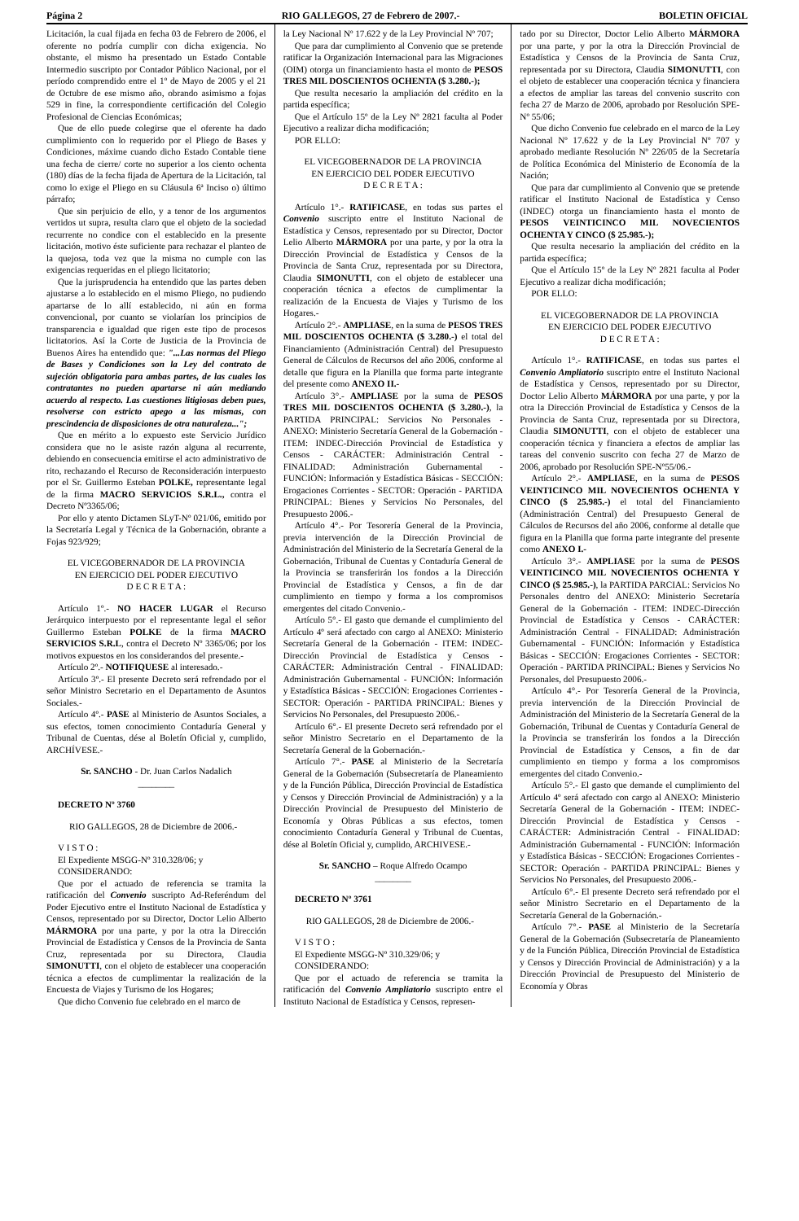Página 2 RIO GALLEGOS, 27 de Febrero de 2007.- BOLETIN OFICIAL
Licitación, la cual fijada en fecha 03 de Febrero de 2006, el oferente no podría cumplir con dicha exigencia. No obstante, el mismo ha presentado un Estado Contable Intermedio suscripto por Contador Público Nacional, por el período comprendido entre el 1º de Mayo de 2005 y el 21 de Octubre de ese mismo año, obrando asimismo a fojas 529 in fine, la correspondiente certificación del Colegio Profesional de Ciencias Económicas;
Que de ello puede colegirse que el oferente ha dado cumplimiento con lo requerido por el Pliego de Bases y Condiciones, máxime cuando dicho Estado Contable tiene una fecha de cierre/ corte no superior a los ciento ochenta (180) días de la fecha fijada de Apertura de la Licitación, tal como lo exige el Pliego en su Cláusula 6ª Inciso o) último párrafo;
Que sin perjuicio de ello, y a tenor de los argumentos vertidos ut supra, resulta claro que el objeto de la sociedad recurrente no condice con el establecido en la presente licitación, motivo éste suficiente para rechazar el planteo de la quejosa, toda vez que la misma no cumple con las exigencias requeridas en el pliego licitatorio;
Que la jurisprudencia ha entendido que las partes deben ajustarse a lo establecido en el mismo Pliego, no pudiendo apartarse de lo allí establecido, ni aún en forma convencional, por cuanto se violarían los principios de transparencia e igualdad que rigen este tipo de procesos licitatorios. Así la Corte de Justicia de la Provincia de Buenos Aires ha entendido que: "...Las normas del Pliego de Bases y Condiciones son la Ley del contrato de sujeción obligatoria para ambas partes, de las cuales los contratantes no pueden apartarse ni aún mediando acuerdo al respecto. Las cuestiones litigiosas deben pues, resolverse con estricto apego a las mismas, con prescindencia de disposiciones de otra naturaleza...";
Que en mérito a lo expuesto este Servicio Jurídico considera que no le asiste razón alguna al recurrente, debiendo en consecuencia emitirse el acto administrativo de rito, rechazando el Recurso de Reconsideración interpuesto por el Sr. Guillermo Esteban POLKE, representante legal de la firma MACRO SERVICIOS S.R.L., contra el Decreto Nº3365/06;
Por ello y atento Dictamen SLyT-Nº 021/06, emitido por la Secretaría Legal y Técnica de la Gobernación, obrante a Fojas 923/929;
EL VICEGOBERNADOR DE LA PROVINCIA
EN EJERCICIO DEL PODER EJECUTIVO
D E C R E T A :
Artículo 1º.- NO HACER LUGAR el Recurso Jerárquico interpuesto por el representante legal el señor Guillermo Esteban POLKE de la firma MACRO SERVICIOS S.R.L, contra el Decreto Nº 3365/06; por los motivos expuestos en los considerandos del presente.-
Artículo 2º.- NOTIFIQUESE al interesado.-
Artículo 3º.- El presente Decreto será refrendado por el señor Ministro Secretario en el Departamento de Asuntos Sociales.-
Artículo 4º.- PASE al Ministerio de Asuntos Sociales, a sus efectos, tomen conocimiento Contaduría General y Tribunal de Cuentas, dése al Boletín Oficial y, cumplido, ARCHÍVESE.-
Sr. SANCHO - Dr. Juan Carlos Nadalich
________
DECRETO Nº 3760
RIO GALLEGOS, 28 de Diciembre de 2006.-
V I S T O :
El Expediente MSGG-Nº 310.328/06; y
CONSIDERANDO:
Que por el actuado de referencia se tramita la ratificación del Convenio suscripto Ad-Referéndum del Poder Ejecutivo entre el Instituto Nacional de Estadística y Censos, representado por su Director, Doctor Lelio Alberto MÁRMORA por una parte, y por la otra la Dirección Provincial de Estadística y Censos de la Provincia de Santa Cruz, representada por su Directora, Claudia SIMONUTTI, con el objeto de establecer una cooperación técnica a efectos de cumplimentar la realización de la Encuesta de Viajes y Turismo de los Hogares;
Que dicho Convenio fue celebrado en el marco de
la Ley Nacional Nº 17.622 y de la Ley Provincial Nº 707;
Que para dar cumplimiento al Convenio que se pretende ratificar la Organización Internacional para las Migraciones (OIM) otorga un financiamiento hasta el monto de PESOS TRES MIL DOSCIENTOS OCHENTA ($ 3.280.-);
Que resulta necesario la ampliación del crédito en la partida específica;
Que el Artículo 15º de la Ley Nº 2821 faculta al Poder Ejecutivo a realizar dicha modificación;
POR ELLO:
EL VICEGOBERNADOR DE LA PROVINCIA
EN EJERCICIO DEL PODER EJECUTIVO
D E C R E T A :
Artículo 1°.- RATIFICASE, en todas sus partes el Convenio suscripto entre el Instituto Nacional de Estadística y Censos, representado por su Director, Doctor Lelio Alberto MÁRMORA por una parte, y por la otra la Dirección Provincial de Estadística y Censos de la Provincia de Santa Cruz, representada por su Directora, Claudia SIMONUTTI, con el objeto de establecer una cooperación técnica a efectos de cumplimentar la realización de la Encuesta de Viajes y Turismo de los Hogares.-
Artículo 2°.- AMPLIASE, en la suma de PESOS TRES MIL DOSCIENTOS OCHENTA ($ 3.280.-) el total del Financiamiento (Administración Central) del Presupuesto General de Cálculos de Recursos del año 2006, conforme al detalle que figura en la Planilla que forma parte integrante del presente como ANEXO II.-
Artículo 3°.- AMPLIASE por la suma de PESOS TRES MIL DOSCIENTOS OCHENTA ($ 3.280.-), la PARTIDA PRINCIPAL: Servicios No Personales - ANEXO: Ministerio Secretaría General de la Gobernación - ITEM: INDEC-Dirección Provincial de Estadística y Censos - CARÁCTER: Administración Central - FINALIDAD: Administración Gubernamental - FUNCIÓN: Información y Estadística Básicas - SECCIÓN: Erogaciones Corrientes - SECTOR: Operación - PARTIDA PRINCIPAL: Bienes y Servicios No Personales, del Presupuesto 2006.-
Artículo 4°.- Por Tesorería General de la Provincia, previa intervención de la Dirección Provincial de Administración del Ministerio de la Secretaría General de la Gobernación, Tribunal de Cuentas y Contaduría General de la Provincia se transferirán los fondos a la Dirección Provincial de Estadística y Censos, a fin de dar cumplimiento en tiempo y forma a los compromisos emergentes del citado Convenio.-
Artículo 5°.- El gasto que demande el cumplimiento del Artículo 4º será afectado con cargo al ANEXO: Ministerio Secretaría General de la Gobernación - ITEM: INDEC-Dirección Provincial de Estadística y Censos - CARÁCTER: Administración Central - FINALIDAD: Administración Gubernamental - FUNCIÓN: Información y Estadística Básicas - SECCIÓN: Erogaciones Corrientes - SECTOR: Operación - PARTIDA PRINCIPAL: Bienes y Servicios No Personales, del Presupuesto 2006.-
Artículo 6°.- El presente Decreto será refrendado por el señor Ministro Secretario en el Departamento de la Secretaría General de la Gobernación.-
Artículo 7°.- PASE al Ministerio de la Secretaría General de la Gobernación (Subsecretaría de Planeamiento y de la Función Pública, Dirección Provincial de Estadística y Censos y Dirección Provincial de Administración) y a la Dirección Provincial de Presupuesto del Ministerio de Economía y Obras Públicas a sus efectos, tomen conocimiento Contaduría General y Tribunal de Cuentas, dése al Boletín Oficial y, cumplido, ARCHIVESE.-
Sr. SANCHO – Roque Alfredo Ocampo
________
DECRETO Nº 3761
RIO GALLEGOS, 28 de Diciembre de 2006.-
V I S T O :
El Expediente MSGG-Nº 310.329/06; y
CONSIDERANDO:
Que por el actuado de referencia se tramita la ratificación del Convenio Ampliatorio suscripto entre el Instituto Nacional de Estadística y Censos, represen-
tado por su Director, Doctor Lelio Alberto MÁRMORA por una parte, y por la otra la Dirección Provincial de Estadística y Censos de la Provincia de Santa Cruz, representada por su Directora, Claudia SIMONUTTI, con el objeto de establecer una cooperación técnica y financiera a efectos de ampliar las tareas del convenio suscrito con fecha 27 de Marzo de 2006, aprobado por Resolución SPE-Nº 55/06;
Que dicho Convenio fue celebrado en el marco de la Ley Nacional Nº 17.622 y de la Ley Provincial Nº 707 y aprobado mediante Resolución Nº 226/05 de la Secretaría de Política Económica del Ministerio de Economía de la Nación;
Que para dar cumplimiento al Convenio que se pretende ratificar el Instituto Nacional de Estadística y Censo (INDEC) otorga un financiamiento hasta el monto de PESOS VEINTICINCO MIL NOVECIENTOS OCHENTA Y CINCO ($ 25.985.-);
Que resulta necesario la ampliación del crédito en la partida específica;
Que el Artículo 15º de la Ley Nº 2821 faculta al Poder Ejecutivo a realizar dicha modificación;
POR ELLO:
EL VICEGOBERNADOR DE LA PROVINCIA
EN EJERCICIO DEL PODER EJECUTIVO
D E C R E T A :
Artículo 1°.- RATIFICASE, en todas sus partes el Convenio Ampliatorio suscripto entre el Instituto Nacional de Estadística y Censos, representado por su Director, Doctor Lelio Alberto MÁRMORA por una parte, y por la otra la Dirección Provincial de Estadística y Censos de la Provincia de Santa Cruz, representada por su Directora, Claudia SIMONUTTI, con el objeto de establecer una cooperación técnica y financiera a efectos de ampliar las tareas del convenio suscrito con fecha 27 de Marzo de 2006, aprobado por Resolución SPE-Nº55/06.-
Artículo 2°.- AMPLIASE, en la suma de PESOS VEINTICINCO MIL NOVECIENTOS OCHENTA Y CINCO ($ 25.985.-) el total del Financiamiento (Administración Central) del Presupuesto General de Cálculos de Recursos del año 2006, conforme al detalle que figura en la Planilla que forma parte integrante del presente como ANEXO I.-
Artículo 3°.- AMPLIASE por la suma de PESOS VEINTICINCO MIL NOVECIENTOS OCHENTA Y CINCO ($ 25.985.-), la PARTIDA PARCIAL: Servicios No Personales dentro del ANEXO: Ministerio Secretaría General de la Gobernación - ITEM: INDEC-Dirección Provincial de Estadística y Censos - CARÁCTER: Administración Central - FINALIDAD: Administración Gubernamental - FUNCIÓN: Información y Estadística Básicas - SECCIÓN: Erogaciones Corrientes - SECTOR: Operación - PARTIDA PRINCIPAL: Bienes y Servicios No Personales, del Presupuesto 2006.-
Artículo 4°.- Por Tesorería General de la Provincia, previa intervención de la Dirección Provincial de Administración del Ministerio de la Secretaría General de la Gobernación, Tribunal de Cuentas y Contaduría General de la Provincia se transferirán los fondos a la Dirección Provincial de Estadística y Censos, a fin de dar cumplimiento en tiempo y forma a los compromisos emergentes del citado Convenio.-
Artículo 5°.- El gasto que demande el cumplimiento del Artículo 4º será afectado con cargo al ANEXO: Ministerio Secretaría General de la Gobernación - ITEM: INDEC-Dirección Provincial de Estadística y Censos - CARÁCTER: Administración Central - FINALIDAD: Administración Gubernamental - FUNCIÓN: Información y Estadística Básicas - SECCIÓN: Erogaciones Corrientes - SECTOR: Operación - PARTIDA PRINCIPAL: Bienes y Servicios No Personales, del Presupuesto 2006.-
Artículo 6°.- El presente Decreto será refrendado por el señor Ministro Secretario en el Departamento de la Secretaría General de la Gobernación.-
Artículo 7°.- PASE al Ministerio de la Secretaría General de la Gobernación (Subsecretaría de Planeamiento y de la Función Pública, Dirección Provincial de Estadística y Censos y Dirección Provincial de Administración) y a la Dirección Provincial de Presupuesto del Ministerio de Economía y Obras